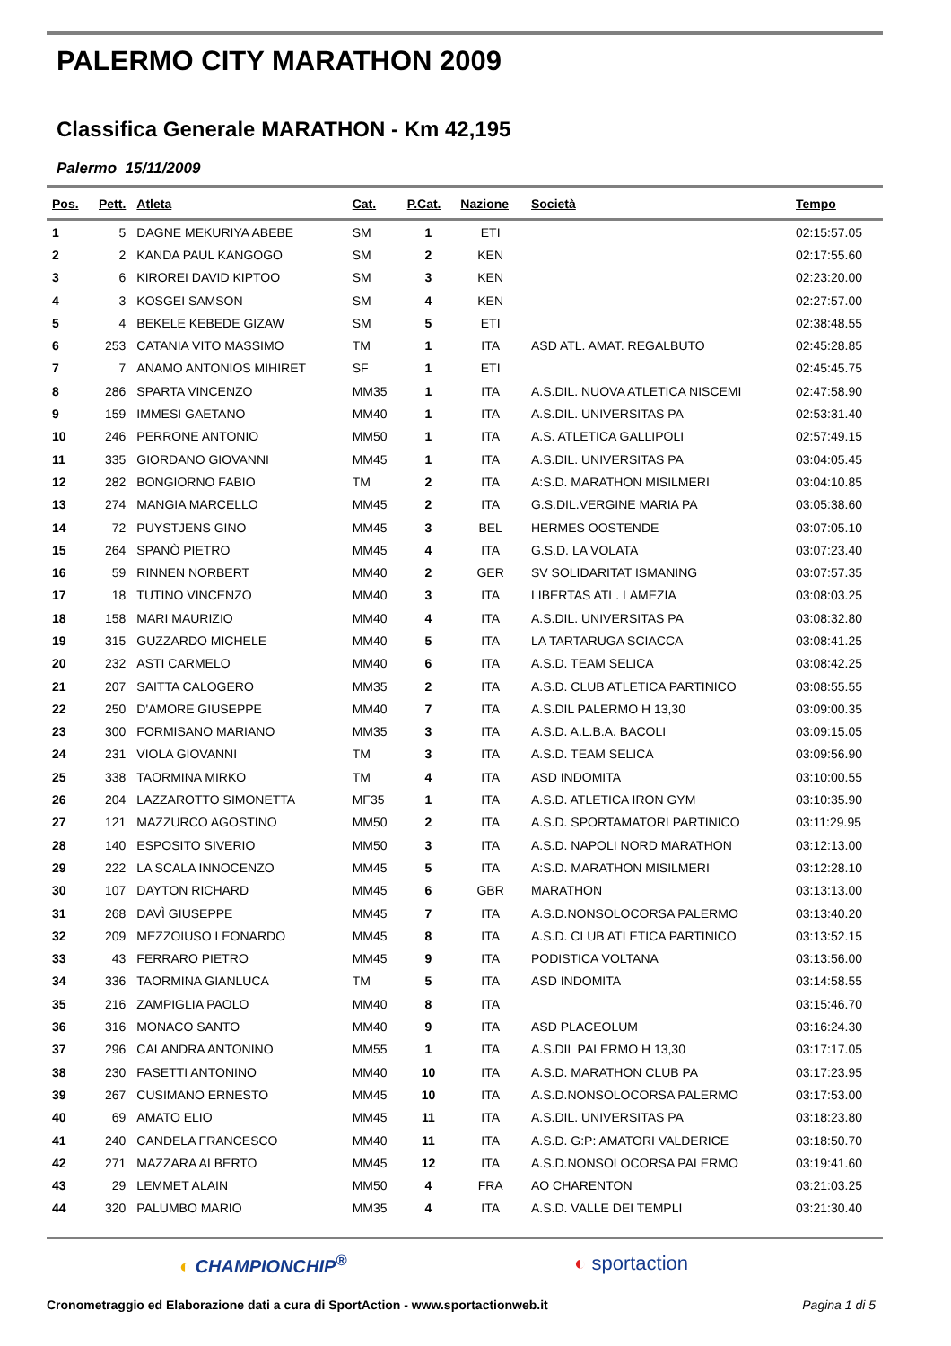PALERMO CITY MARATHON 2009
Classifica Generale MARATHON - Km 42,195
Palermo 15/11/2009
| Pos. | Pett. | Atleta | Cat. | P.Cat. | Nazione | Società | Tempo |
| --- | --- | --- | --- | --- | --- | --- | --- |
| 1 | 5 | DAGNE MEKURIYA ABEBE | SM | 1 | ETI | | 02:15:57.05 |
| 2 | 2 | KANDA PAUL KANGOGO | SM | 2 | KEN | | 02:17:55.60 |
| 3 | 6 | KIROREI DAVID KIPTOO | SM | 3 | KEN | | 02:23:20.00 |
| 4 | 3 | KOSGEI SAMSON | SM | 4 | KEN | | 02:27:57.00 |
| 5 | 4 | BEKELE KEBEDE GIZAW | SM | 5 | ETI | | 02:38:48.55 |
| 6 | 253 | CATANIA VITO MASSIMO | TM | 1 | ITA | ASD ATL. AMAT. REGALBUTO | 02:45:28.85 |
| 7 | 7 | ANAMO ANTONIOS MIHIRET | SF | 1 | ETI | | 02:45:45.75 |
| 8 | 286 | SPARTA VINCENZO | MM35 | 1 | ITA | A.S.DIL. NUOVA ATLETICA NISCEMI | 02:47:58.90 |
| 9 | 159 | IMMESI GAETANO | MM40 | 1 | ITA | A.S.DIL. UNIVERSITAS PA | 02:53:31.40 |
| 10 | 246 | PERRONE ANTONIO | MM50 | 1 | ITA | A.S. ATLETICA GALLIPOLI | 02:57:49.15 |
| 11 | 335 | GIORDANO GIOVANNI | MM45 | 1 | ITA | A.S.DIL. UNIVERSITAS PA | 03:04:05.45 |
| 12 | 282 | BONGIORNO FABIO | TM | 2 | ITA | A:S.D. MARATHON MISILMERI | 03:04:10.85 |
| 13 | 274 | MANGIA MARCELLO | MM45 | 2 | ITA | G.S.DIL.VERGINE MARIA PA | 03:05:38.60 |
| 14 | 72 | PUYSTJENS GINO | MM45 | 3 | BEL | HERMES OOSTENDE | 03:07:05.10 |
| 15 | 264 | SPANÒ PIETRO | MM45 | 4 | ITA | G.S.D. LA VOLATA | 03:07:23.40 |
| 16 | 59 | RINNEN NORBERT | MM40 | 2 | GER | SV SOLIDARITAT ISMANING | 03:07:57.35 |
| 17 | 18 | TUTINO VINCENZO | MM40 | 3 | ITA | LIBERTAS ATL. LAMEZIA | 03:08:03.25 |
| 18 | 158 | MARI MAURIZIO | MM40 | 4 | ITA | A.S.DIL. UNIVERSITAS PA | 03:08:32.80 |
| 19 | 315 | GUZZARDO MICHELE | MM40 | 5 | ITA | LA TARTARUGA SCIACCA | 03:08:41.25 |
| 20 | 232 | ASTI CARMELO | MM40 | 6 | ITA | A.S.D. TEAM SELICA | 03:08:42.25 |
| 21 | 207 | SAITTA CALOGERO | MM35 | 2 | ITA | A.S.D. CLUB ATLETICA PARTINICO | 03:08:55.55 |
| 22 | 250 | D'AMORE GIUSEPPE | MM40 | 7 | ITA | A.S.DIL PALERMO H 13,30 | 03:09:00.35 |
| 23 | 300 | FORMISANO MARIANO | MM35 | 3 | ITA | A.S.D. A.L.B.A. BACOLI | 03:09:15.05 |
| 24 | 231 | VIOLA GIOVANNI | TM | 3 | ITA | A.S.D. TEAM SELICA | 03:09:56.90 |
| 25 | 338 | TAORMINA MIRKO | TM | 4 | ITA | ASD INDOMITA | 03:10:00.55 |
| 26 | 204 | LAZZAROTTO SIMONETTA | MF35 | 1 | ITA | A.S.D. ATLETICA IRON GYM | 03:10:35.90 |
| 27 | 121 | MAZZURCO AGOSTINO | MM50 | 2 | ITA | A.S.D. SPORTAMATORI PARTINICO | 03:11:29.95 |
| 28 | 140 | ESPOSITO SIVERIO | MM50 | 3 | ITA | A.S.D. NAPOLI NORD MARATHON | 03:12:13.00 |
| 29 | 222 | LA SCALA INNOCENZO | MM45 | 5 | ITA | A:S.D. MARATHON MISILMERI | 03:12:28.10 |
| 30 | 107 | DAYTON RICHARD | MM45 | 6 | GBR | MARATHON | 03:13:13.00 |
| 31 | 268 | DAVÌ GIUSEPPE | MM45 | 7 | ITA | A.S.D.NONSOLOCORSA PALERMO | 03:13:40.20 |
| 32 | 209 | MEZZOIUSO LEONARDO | MM45 | 8 | ITA | A.S.D. CLUB ATLETICA PARTINICO | 03:13:52.15 |
| 33 | 43 | FERRARO PIETRO | MM45 | 9 | ITA | PODISTICA VOLTANA | 03:13:56.00 |
| 34 | 336 | TAORMINA GIANLUCA | TM | 5 | ITA | ASD INDOMITA | 03:14:58.55 |
| 35 | 216 | ZAMPIGLIA PAOLO | MM40 | 8 | ITA | | 03:15:46.70 |
| 36 | 316 | MONACO SANTO | MM40 | 9 | ITA | ASD PLACEOLUM | 03:16:24.30 |
| 37 | 296 | CALANDRA ANTONINO | MM55 | 1 | ITA | A.S.DIL PALERMO H 13,30 | 03:17:17.05 |
| 38 | 230 | FASETTI ANTONINO | MM40 | 10 | ITA | A.S.D. MARATHON CLUB PA | 03:17:23.95 |
| 39 | 267 | CUSIMANO ERNESTO | MM45 | 10 | ITA | A.S.D.NONSOLOCORSA PALERMO | 03:17:53.00 |
| 40 | 69 | AMATO ELIO | MM45 | 11 | ITA | A.S.DIL. UNIVERSITAS PA | 03:18:23.80 |
| 41 | 240 | CANDELA FRANCESCO | MM40 | 11 | ITA | A.S.D. G:P: AMATORI VALDERICE | 03:18:50.70 |
| 42 | 271 | MAZZARA ALBERTO | MM45 | 12 | ITA | A.S.D.NONSOLOCORSA PALERMO | 03:19:41.60 |
| 43 | 29 | LEMMET ALAIN | MM50 | 4 | FRA | AO CHARENTON | 03:21:03.25 |
| 44 | 320 | PALUMBO MARIO | MM35 | 4 | ITA | A.S.D. VALLE DEI TEMPLI | 03:21:30.40 |
◐ CHAMPIONCHIP<sup>®</sup> ◐ sportaction
Cronometraggio ed Elaborazione dati a cura di SportAction - www.sportactionweb.it Pagina 1 di 5